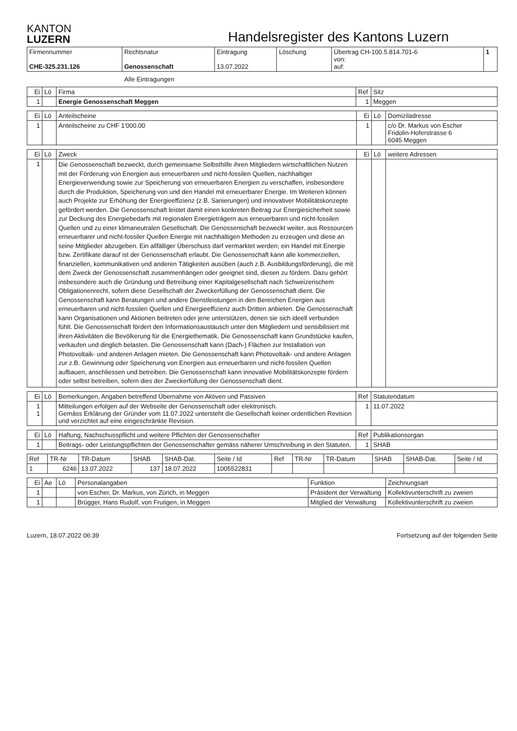KANTON
LUZERN
Handelsregister des Kantons Luzern
| Firmennummer CHE-325.231.126 | Rechtsnatur Genossenschaft | Eintragung 13.07.2022 | Löschung | Übertrag CH-100.5.814.701-6 von: auf: | 1 |
Alle Eintragungen
| Ei | Lö | Firma | Ref | Sitz |
| --- | --- | --- | --- | --- |
| 1 | | Energie Genossenschaft Meggen | 1 | Meggen |
| Ei | Lö | Anteilscheine | Ei | Lö | Domiziladresse |
| --- | --- | --- | --- | --- | --- |
| 1 | | Anteilscheine zu CHF 1'000.00 | 1 | | c/o Dr. Markus von Escher Fridolin-Hoferstrasse 6 6045 Meggen |
| Ei | Lö | Zweck | Ei | Lö | weitere Adressen |
| --- | --- | --- | --- | --- | --- |
| 1 | | Die Genossenschaft bezweckt, durch gemeinsame Selbsthilfe ihren Mitgliedern wirtschaftlichen Nutzen mit der Förderung von Energien aus erneuerbaren und nicht-fossilen Quellen, nachhaltiger Energieverwendung sowie zur Speicherung von erneuerbaren Energien zu verschaffen, insbesondere durch die Produktion, Speicherung von und den Handel mit erneuerbarer Energie. Im Weiteren können auch Projekte zur Erhöhung der Energieeffizienz (z.B. Sanierungen) und innovativer Mobilitätskonzepte gefördert werden. Die Genossenschaft leistet damit einen konkreten Beitrag zur Energiesicherheit sowie zur Deckung des Energiebedarfs mit regionalen Energieträgern aus erneuerbaren und nicht-fossilen Quellen und zu einer klimaneutralen Gesellschaft. Die Genossenschaft bezweckt weiter, aus Ressourcen erneuerbarer und nicht-fossiler Quellen Energie mit nachhaltigen Methoden zu erzeugen und diese an seine Mitglieder abzugeben. Ein allfälliger Überschuss darf vermarktet werden; ein Handel mit Energie bzw. Zertifikate darauf ist der Genossenschaft erlaubt. Die Genossenschaft kann alle kommerziellen, finanziellen, kommunikativen und anderen Tätigkeiten ausüben (auch z.B. Ausbildungsförderung), die mit dem Zweck der Genossenschaft zusammenhängen oder geeignet sind, diesen zu fördern. Dazu gehört insbesondere auch die Gründung und Betreibung einer Kapitalgesellschaft nach Schweizerischem Obligationenrecht, sofern diese Gesellschaft der Zweckerfüllung der Genossenschaft dient. Die Genossenschaft kann Beratungen und andere Dienstleistungen in den Bereichen Energien aus erneuerbaren und nicht-fossilen Quellen und Energieeffizienz auch Dritten anbieten. Die Genossenschaft kann Organisationen und Aktionen beitreten oder jene unterstützen, denen sie sich ideell verbunden fühlt. Die Genossenschaft fördert den Informationsaustausch unter den Mitgliedern und sensibilisiert mit ihren Aktivitäten die Bevölkerung für die Energiethematik. Die Genossenschaft kann Grundstücke kaufen, verkaufen und dinglich belasten. Die Genossenschaft kann (Dach-) Flächen zur Installation von Photovoltaik- und anderen Anlagen mieten. Die Genossenschaft kann Photovoltaik- und andere Anlagen zur z.B. Gewinnung oder Speicherung von Energien aus erneuerbaren und nicht-fossilen Quellen aufbauen, anschliessen und betreiben. Die Genossenschaft kann innovative Mobilitätskonzepte fördern oder selbst betreiben, sofern dies der Zweckerfüllung der Genossenschaft dient. | | | |
| Ei | Lö | Bemerkungen, Angaben betreffend Übernahme von Aktiven und Passiven | Ref | Statutendatum |
| --- | --- | --- | --- | --- |
| 1 1 | | Mitteilungen erfolgen auf der Webseite der Genossenschaft oder elektronisch. Gemäss Erklärung der Gründer vom 11.07.2022 untersteht die Gesellschaft keiner ordentlichen Revision und verzichtet auf eine eingeschränkte Revision. | 1 | 11.07.2022 |
| Ei | Lö | Haftung, Nachschusspflicht und weitere Pflichten der Genossenschafter | Ref | Publikationsorgan |
| --- | --- | --- | --- | --- |
| 1 | | Beitrags- oder Leistungspflichten der Genossenschafter gemäss näherer Umschreibung in den Statuten. | 1 | SHAB |
| Ref | TR-Nr | TR-Datum | SHAB | SHAB-Dat. | Seite / Id | Ref | TR-Nr | TR-Datum | SHAB | SHAB-Dat. | Seite / Id |
| --- | --- | --- | --- | --- | --- | --- | --- | --- | --- | --- | --- |
| 1 | 6246 | 13.07.2022 | 137 | 18.07.2022 | 1005522831 | | | | | | |
| Ei | Ae | Lö | Personalangaben | Funktion | Zeichnungsart |
| --- | --- | --- | --- | --- | --- |
| 1 | | | von Escher, Dr. Markus, von Zürich, in Meggen | Präsident der Verwaltung | Kollektivunterschrift zu zweien |
| 1 | | | Brügger, Hans Rudolf, von Frutigen, in Meggen | Mitglied der Verwaltung | Kollektivunterschrift zu zweien |
Luzern, 18.07.2022 06:39 Fortsetzung auf der folgenden Seite